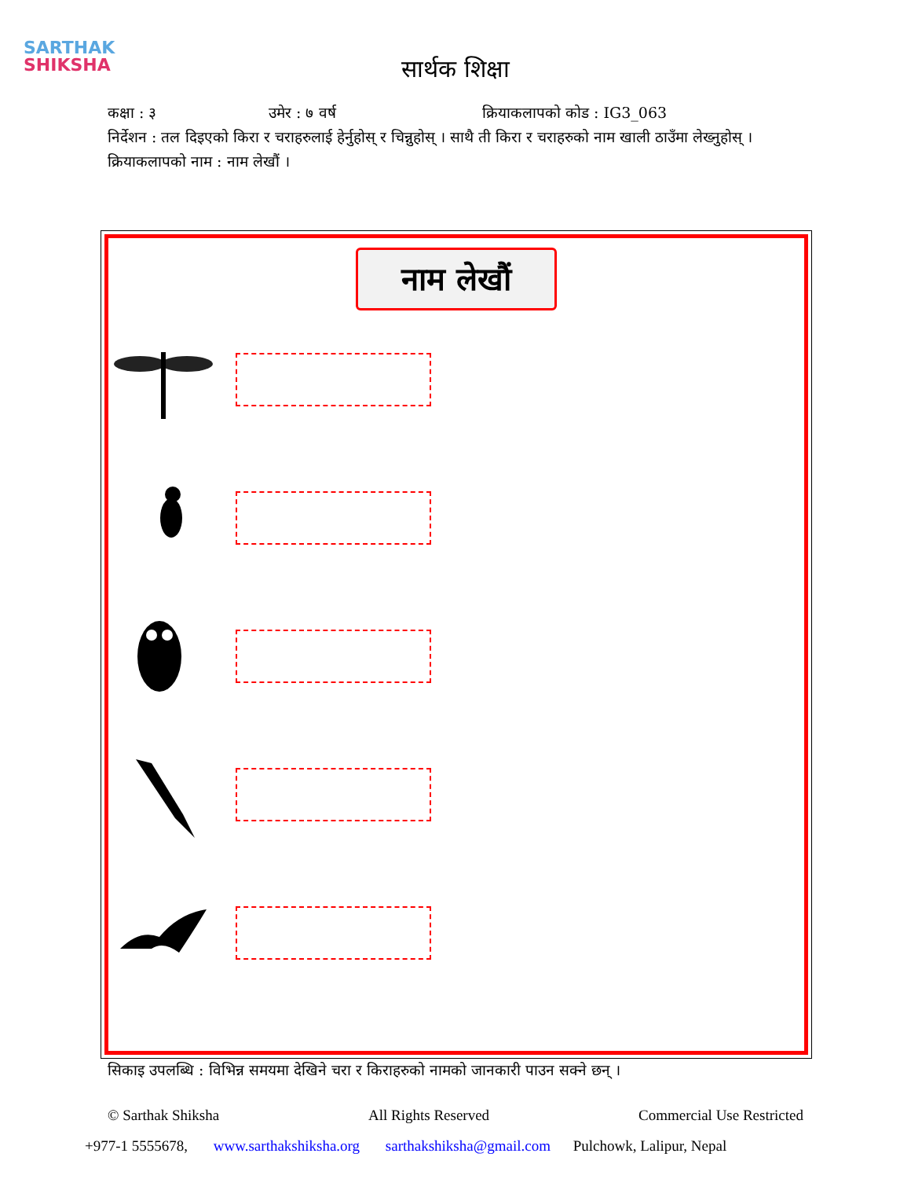SARTHAK
SHIKSHA
सार्थक शिक्षा
कक्षा : ३ उमेर : ७ वर्ष क्रियाकलापको कोड : IG3_063
निर्देशन : तल दिइएको किरा र चराहरुलाई हेर्नुहोस् र चिन्नुहोस् । साथै ती किरा र चराहरुको नाम खाली ठाउँमा लेख्नुहोस् ।
क्रियाकलापको नाम : नाम लेखौं ।
नाम लेखौं
सिकाइ उपलब्धि : विभिन्न समयमा देखिने चरा र किराहरुको नामको जानकारी पाउन सक्ने छन् ।
© Sarthak Shiksha All Rights Reserved Commercial Use Restricted
+977-1 5555678, www.sarthakshiksha.org sarthakshiksha@gmail.com Pulchowk, Lalipur, Nepal